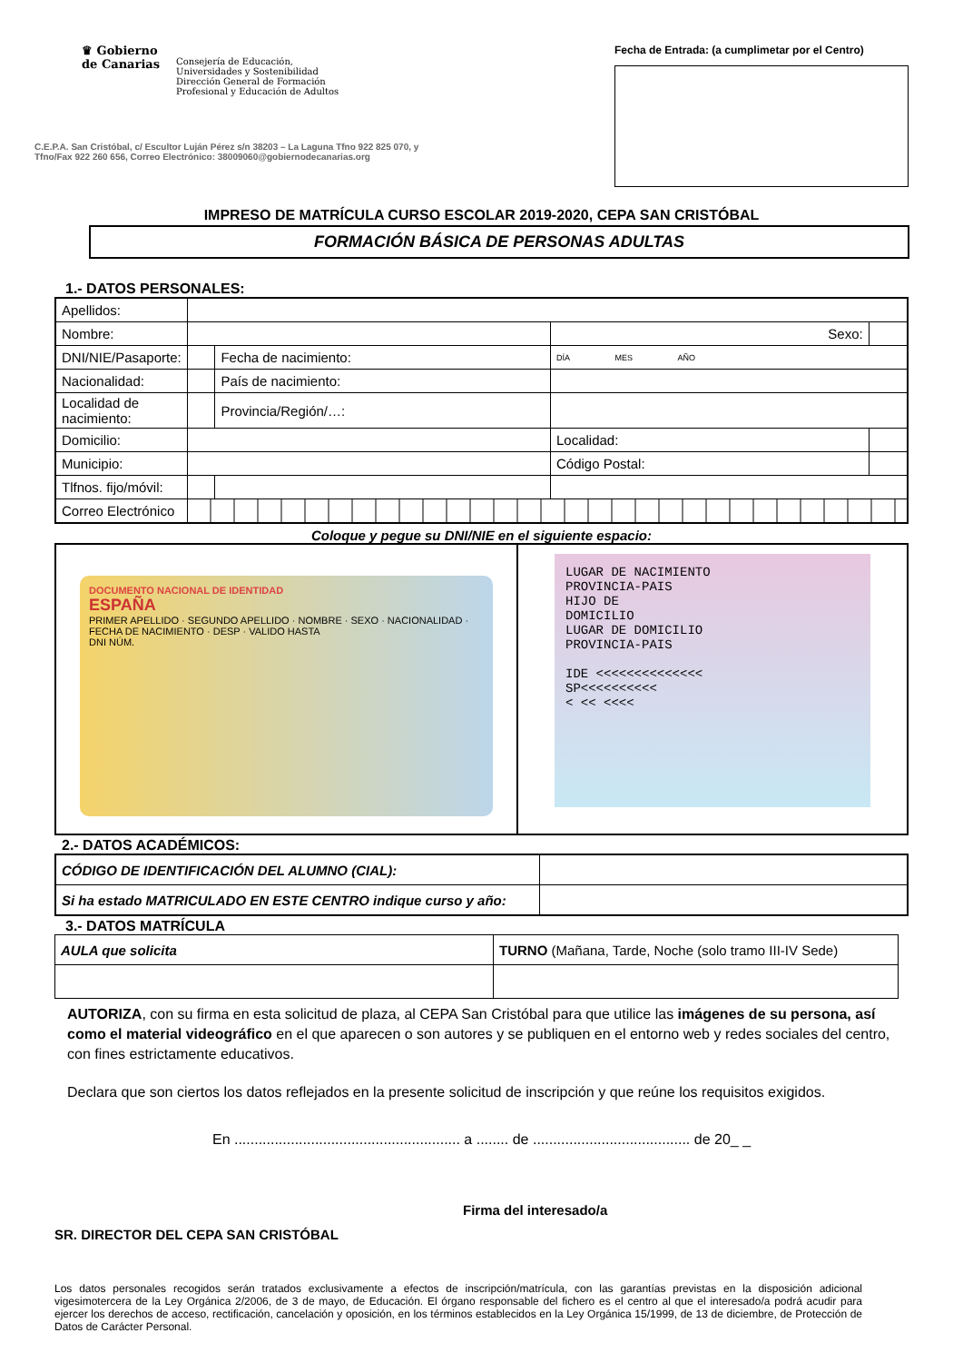♛ Gobierno
de Canarias
Consejería de Educación,
Universidades y Sostenibilidad
Dirección General de Formación
Profesional y Educación de Adultos
C.E.P.A. San Cristóbal, c/ Escultor Luján Pérez s/n 38203 – La Laguna Tfno 922 825 070, y
Tfno/Fax 922 260 656, Correo Electrónico: 38009060@gobiernodecanarias.org
Fecha de Entrada: (a cumplimetar por el Centro)
IMPRESO DE MATRÍCULA CURSO ESCOLAR 2019-2020, CEPA SAN CRISTÓBAL
FORMACIÓN BÁSICA DE PERSONAS ADULTAS
1.- DATOS PERSONALES:
| Apellidos: | | | | |
| Nombre: | | | Sexo: | |
| DNI/NIE/Pasaporte: | | Fecha de nacimiento: | DÍA MES AÑO | |
| Nacionalidad: | | País de nacimiento: | | |
| Localidad de nacimiento: | | Provincia/Región/…: | | |
| Domicilio: | | | Localidad: | |
| Municipio: | | | Código Postal: | |
| Tlfnos. fijo/móvil: | | | | |
| Correo Electrónico | | | | |
Coloque y pegue su DNI/NIE en el siguiente espacio:
DOCUMENTO NACIONAL DE IDENTIDAD
ESPAÑA
PRIMER APELLIDO · SEGUNDO APELLIDO · NOMBRE · SEXO · NACIONALIDAD · FECHA DE NACIMIENTO · DESP · VALIDO HASTA
DNI NÚM.
LUGAR DE NACIMIENTO
PROVINCIA-PAIS
HIJO DE
DOMICILIO
LUGAR DE DOMICILIO
PROVINCIA-PAIS
IDE <<<<<<<<<<<<<<
SP<<<<<<<<<<
< << <<<<
2.- DATOS ACADÉMICOS:
| CÓDIGO DE IDENTIFICACIÓN DEL ALUMNO (CIAL): | |
| Si ha estado MATRICULADO EN ESTE CENTRO indique curso y año: | |
3.- DATOS MATRÍCULA
| AULA que solicita | TURNO (Mañana, Tarde, Noche (solo tramo III-IV Sede) |
AUTORIZA, con su firma en esta solicitud de plaza, al CEPA San Cristóbal para que utilice las imágenes de su persona, así como el material videográfico en el que aparecen o son autores y se publiquen en el entorno web y redes sociales del centro, con fines estrictamente educativos.
Declara que son ciertos los datos reflejados en la presente solicitud de inscripción y que reúne los requisitos exigidos.
En ........................................................ a ........ de ....................................... de 20_ _
Firma del interesado/a
SR. DIRECTOR DEL CEPA SAN CRISTÓBAL
Los datos personales recogidos serán tratados exclusivamente a efectos de inscripción/matrícula, con las garantías previstas en la disposición adicional vigesimotercera de la Ley Orgánica 2/2006, de 3 de mayo, de Educación. El órgano responsable del fichero es el centro al que el interesado/a podrá acudir para ejercer los derechos de acceso, rectificación, cancelación y oposición, en los términos establecidos en la Ley Orgánica 15/1999, de 13 de diciembre, de Protección de Datos de Carácter Personal.